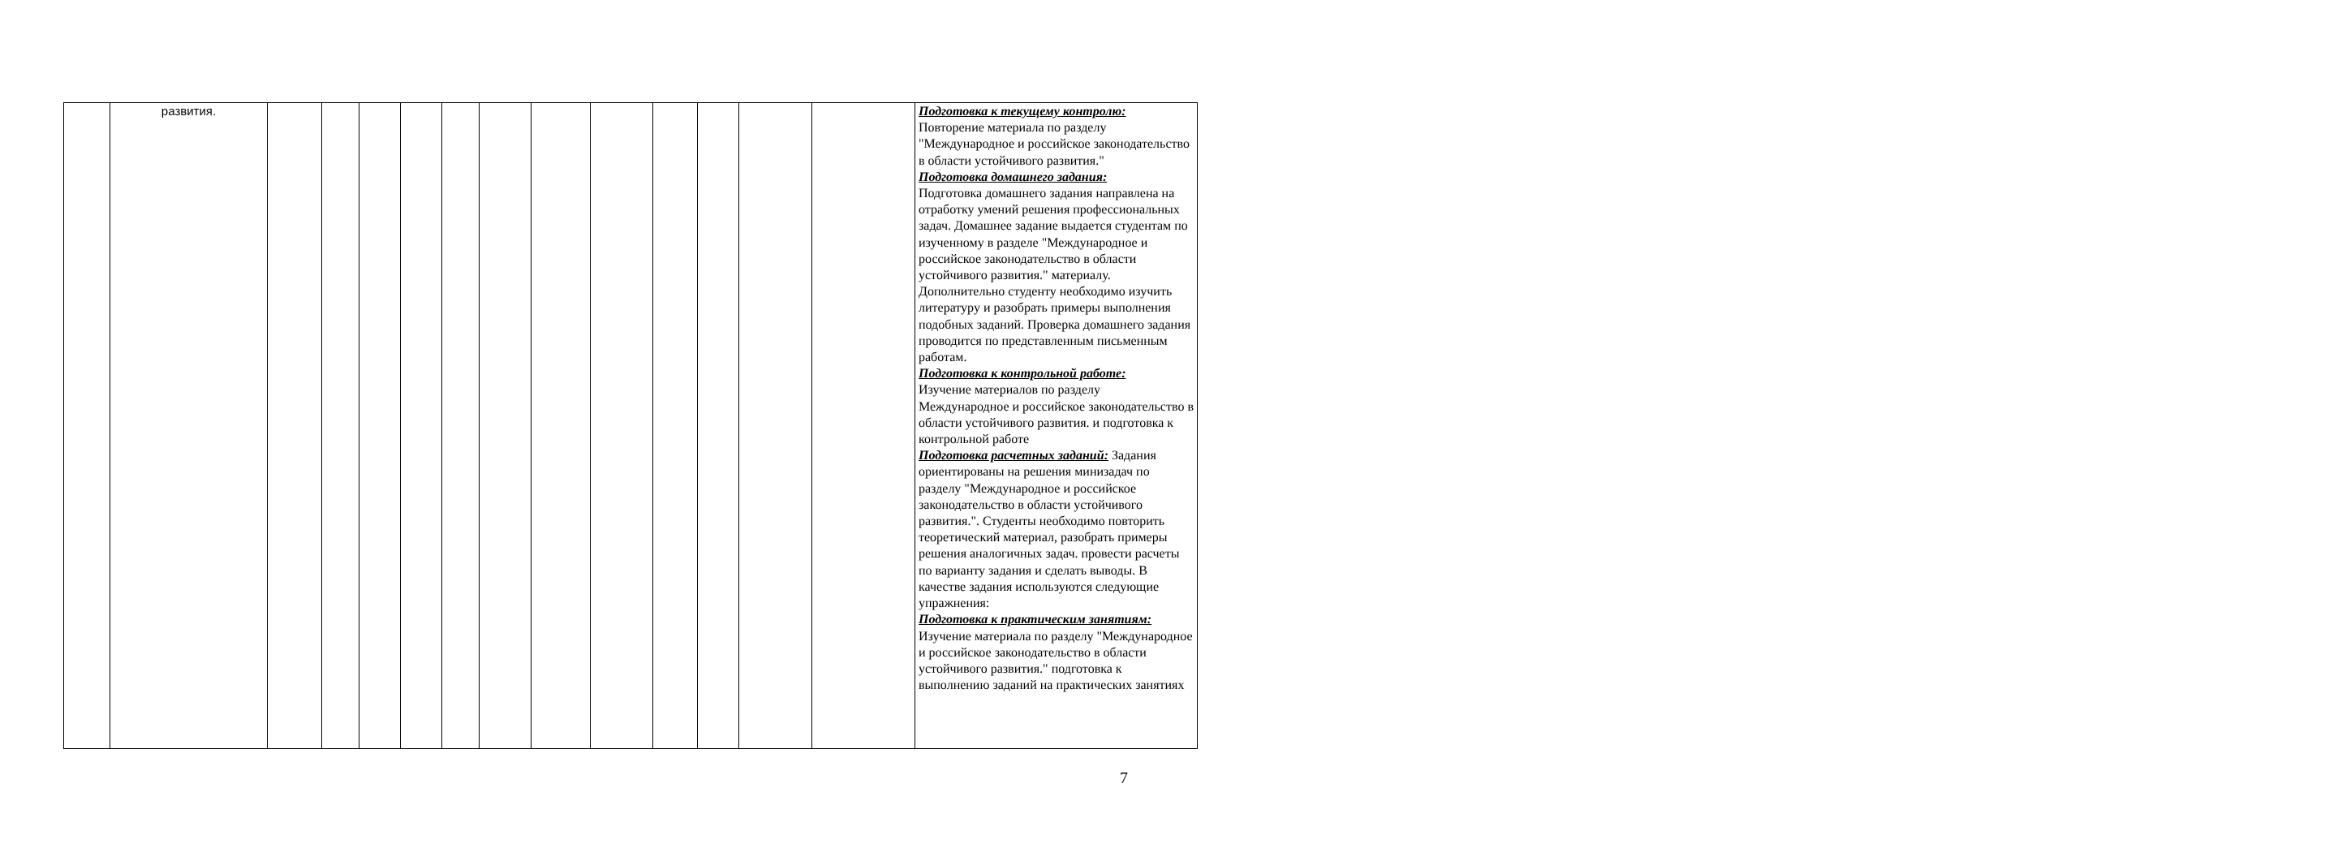| | развития. | | | | | | | | | | | | | Подготовка к текущему контролю: Повторение материала по разделу "Международное и российское законодательство в области устойчивого развития." Подготовка домашнего задания: Подготовка домашнего задания направлена на отработку умений решения профессиональных задач. Домашнее задание выдается студентам по изученному в разделе "Международное и российское законодательство в области устойчивого развития." материалу. Дополнительно студенту необходимо изучить литературу и разобрать примеры выполнения подобных заданий. Проверка домашнего задания проводится по представленным письменным работам. Подготовка к контрольной работе: Изучение материалов по разделу Международное и российское законодательство в области устойчивого развития. и подготовка к контрольной работе Подготовка расчетных заданий: Задания ориентированы на решения минизадач по разделу "Международное и российское законодательство в области устойчивого развития.". Студенты необходимо повторить теоретический материал, разобрать примеры решения аналогичных задач. провести расчеты по варианту задания и сделать выводы. В качестве задания используются следующие упражнения: Подготовка к практическим занятиям: Изучение материала по разделу "Международное и российское законодательство в области устойчивого развития." подготовка к выполнению заданий на практических занятиях |
7